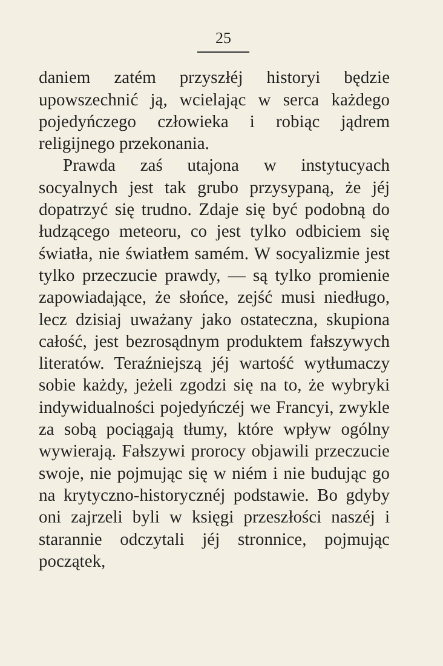25
daniem zatém przyszłéj historyi będzie upowszechnić ją, wcielając w serca każdego pojedyńczego człowieka i robiąc jądrem religijnego przekonania.
Prawda zaś utajona w instytucyach socyalnych jest tak grubo przysypaną, że jéj dopatrzyć się trudno. Zdaje się być podobną do łudzącego meteoru, co jest tylko odbiciem się światła, nie światłem samém. W socyalizmie jest tylko przeczucie prawdy, — są tylko promienie zapowiadające, że słońce, zejść musi niedługo, lecz dzisiaj uważany jako ostateczna, skupiona całość, jest bezrosądnym produktem fałszywych literatów. Teraźniejszą jéj wartość wytłumaczy sobie każdy, jeżeli zgodzi się na to, że wybryki indywidualności pojedyńczéj we Francyi, zwykle za sobą pociągają tłumy, które wpływ ogólny wywierają. Fałszywi prorocy objawili przeczucie swoje, nie pojmując się w niém i nie budując go na krytyczno-historycznéj podstawie. Bo gdyby oni zajrzeli byli w księgi przeszłości naszéj i starannie odczytali jéj stronnice, pojmując początek,